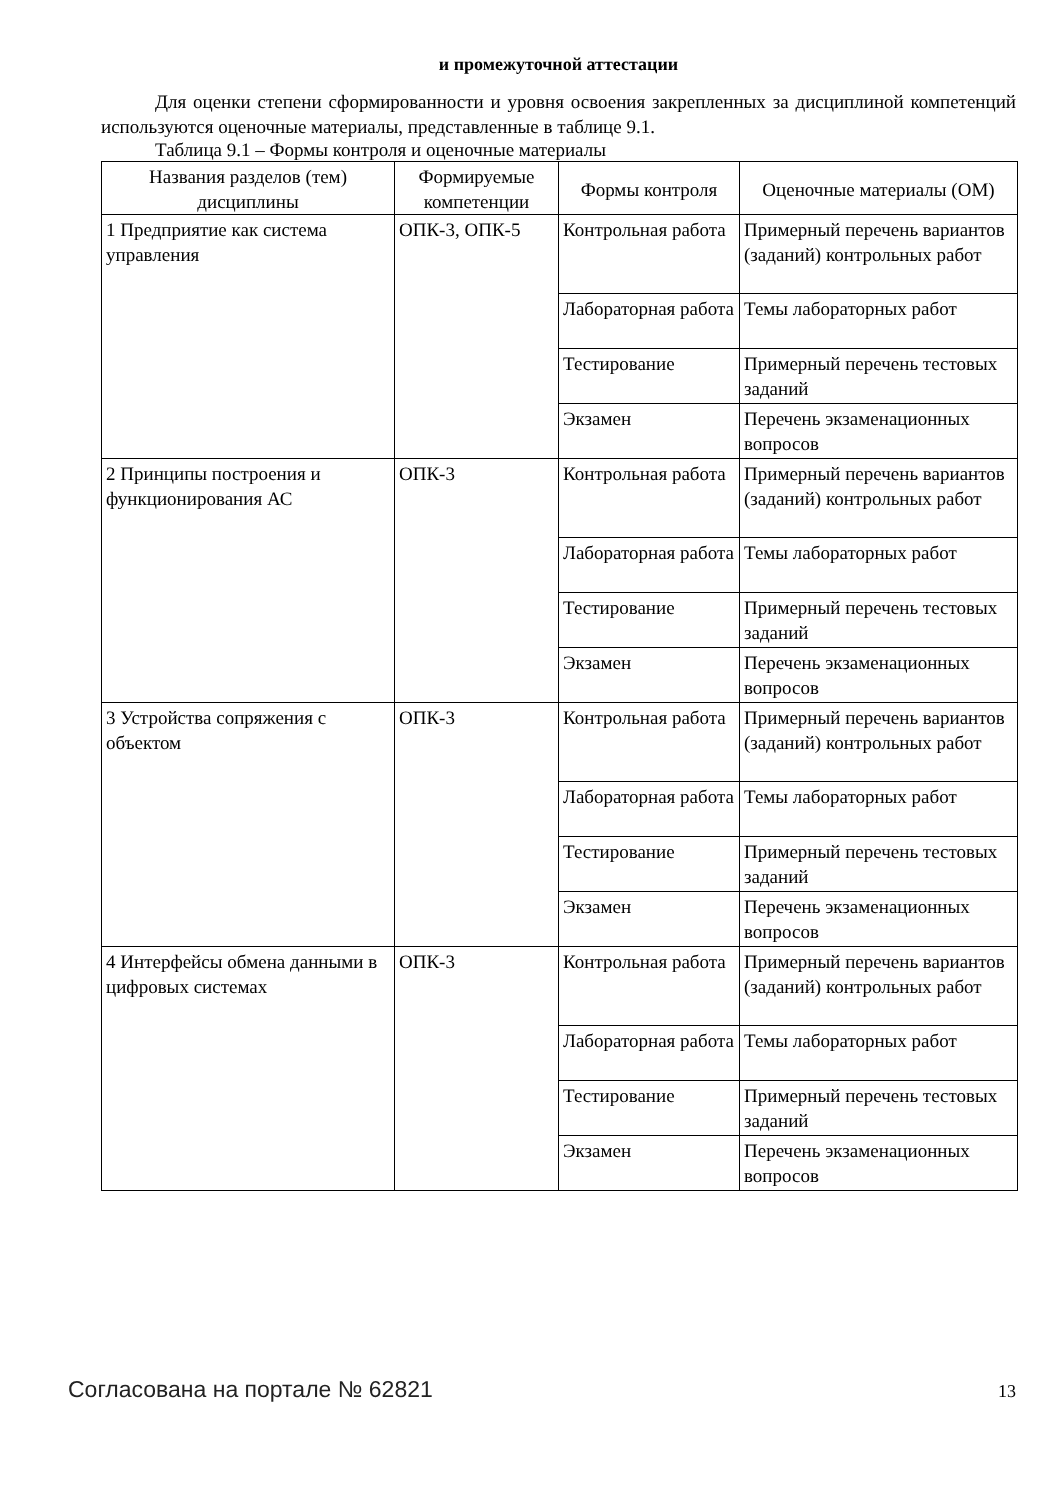и промежуточной аттестации
Для оценки степени сформированности и уровня освоения закрепленных за дисциплиной компетенций используются оценочные материалы, представленные в таблице 9.1.
Таблица 9.1 – Формы контроля и оценочные материалы
| Названия разделов (тем) дисциплины | Формируемые компетенции | Формы контроля | Оценочные материалы (ОМ) |
| --- | --- | --- | --- |
| 1 Предприятие как система управления | ОПК-3, ОПК-5 | Контрольная работа | Примерный перечень вариантов (заданий) контрольных работ |
| | | Лабораторная работа | Темы лабораторных работ |
| | | Тестирование | Примерный перечень тестовых заданий |
| | | Экзамен | Перечень экзаменационных вопросов |
| 2 Принципы построения и функционирования АС | ОПК-3 | Контрольная работа | Примерный перечень вариантов (заданий) контрольных работ |
| | | Лабораторная работа | Темы лабораторных работ |
| | | Тестирование | Примерный перечень тестовых заданий |
| | | Экзамен | Перечень экзаменационных вопросов |
| 3 Устройства сопряжения с объектом | ОПК-3 | Контрольная работа | Примерный перечень вариантов (заданий) контрольных работ |
| | | Лабораторная работа | Темы лабораторных работ |
| | | Тестирование | Примерный перечень тестовых заданий |
| | | Экзамен | Перечень экзаменационных вопросов |
| 4 Интерфейсы обмена данными в цифровых системах | ОПК-3 | Контрольная работа | Примерный перечень вариантов (заданий) контрольных работ |
| | | Лабораторная работа | Темы лабораторных работ |
| | | Тестирование | Примерный перечень тестовых заданий |
| | | Экзамен | Перечень экзаменационных вопросов |
Согласована на портале № 62821 13